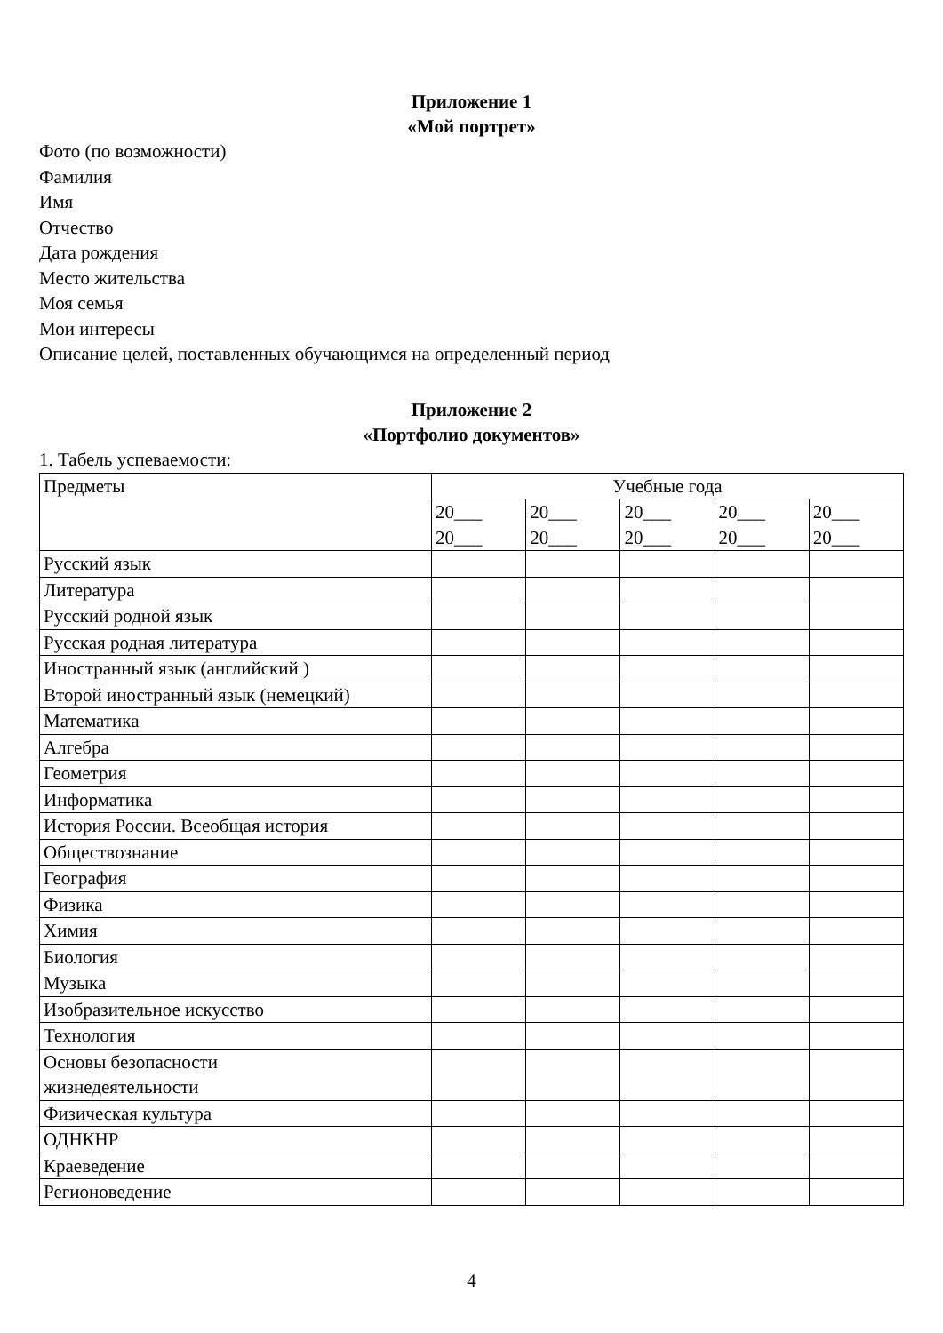Приложение 1
«Мой портрет»
Фото (по возможности)
Фамилия
Имя
Отчество
Дата рождения
Место жительства
Моя семья
Мои интересы
Описание целей, поставленных обучающимся на определенный период
Приложение 2
«Портфолио документов»
1. Табель успеваемости:
| Предметы | Учебные года | | | | |
| | 20___ 20___ | 20___ 20___ | 20___ 20___ | 20___ 20___ | 20___ 20___ |
| Русский язык | | | | | |
| Литература | | | | | |
| Русский родной язык | | | | | |
| Русская родная литература | | | | | |
| Иностранный язык (английский ) | | | | | |
| Второй иностранный язык (немецкий) | | | | | |
| Математика | | | | | |
| Алгебра | | | | | |
| Геометрия | | | | | |
| Информатика | | | | | |
| История России. Всеобщая история | | | | | |
| Обществознание | | | | | |
| География | | | | | |
| Физика | | | | | |
| Химия | | | | | |
| Биология | | | | | |
| Музыка | | | | | |
| Изобразительное искусство | | | | | |
| Технология | | | | | |
| Основы безопасности жизнедеятельности | | | | | |
| Физическая культура | | | | | |
| ОДНКНР | | | | | |
| Краеведение | | | | | |
| Регионоведение | | | | | |
4